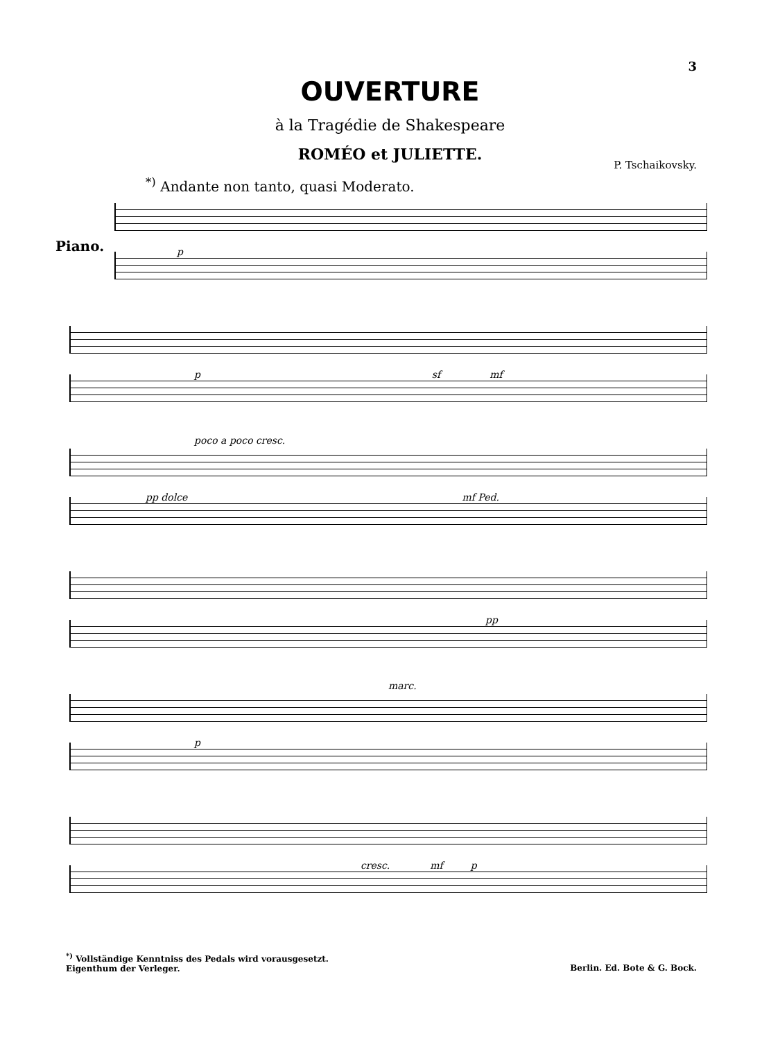3
OUVERTURE
à la Tragédie de Shakespeare
ROMÉO et JULIETTE.
P. Tschaikovsky.
<sup>*)</sup> Andante non tanto, quasi Moderato.
Piano.
p
p sf mf
poco a poco cresc.
pp dolce mf Ped.
pp
marc.
p
cresc. mf p
<sup>*)</sup> Vollständige Kenntniss des Pedals wird vorausgesetzt.
Eigenthum der Verleger.
Berlin. Ed. Bote & G. Bock.